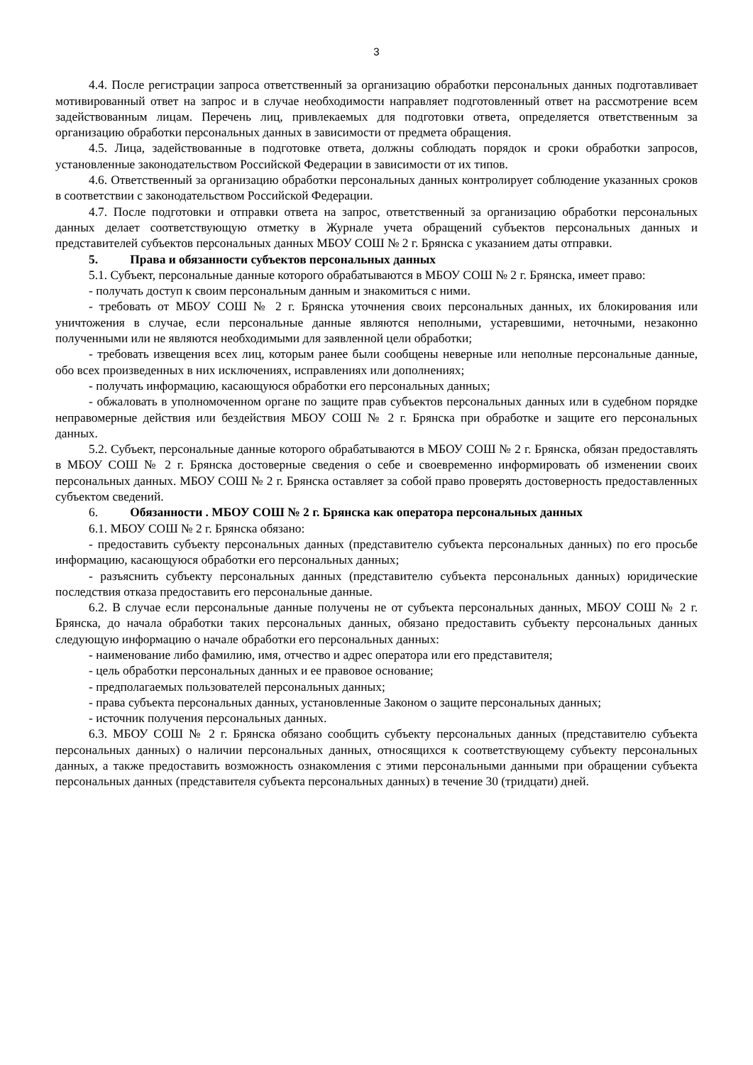3
4.4. После регистрации запроса ответственный за организацию обработки персональных данных подготавливает мотивированный ответ на запрос и в случае необходимости направляет подготовленный ответ на рассмотрение всем задействованным лицам. Перечень лиц, привлекаемых для подготовки ответа, определяется ответственным за организацию обработки персональных данных в зависимости от предмета обращения.
4.5. Лица, задействованные в подготовке ответа, должны соблюдать порядок и сроки обработки запросов, установленные законодательством Российской Федерации в зависимости от их типов.
4.6. Ответственный за организацию обработки персональных данных контролирует соблюдение указанных сроков в соответствии с законодательством Российской Федерации.
4.7. После подготовки и отправки ответа на запрос, ответственный за организацию обработки персональных данных делает соответствующую отметку в Журнале учета обращений субъектов персональных данных и представителей субъектов персональных данных МБОУ СОШ № 2 г. Брянска с указанием даты отправки.
5. Права и обязанности субъектов персональных данных
5.1. Субъект, персональные данные которого обрабатываются в МБОУ СОШ № 2 г. Брянска, имеет право:
- получать доступ к своим персональным данным и знакомиться с ними.
- требовать от МБОУ СОШ № 2 г. Брянска уточнения своих персональных данных, их блокирования или уничтожения в случае, если персональные данные являются неполными, устаревшими, неточными, незаконно полученными или не являются необходимыми для заявленной цели обработки;
- требовать извещения всех лиц, которым ранее были сообщены неверные или неполные персональные данные, обо всех произведенных в них исключениях, исправлениях или дополнениях;
- получать информацию, касающуюся обработки его персональных данных;
- обжаловать в уполномоченном органе по защите прав субъектов персональных данных или в судебном порядке неправомерные действия или бездействия МБОУ СОШ № 2 г. Брянска при обработке и защите его персональных данных.
5.2. Субъект, персональные данные которого обрабатываются в МБОУ СОШ № 2 г. Брянска, обязан предоставлять в МБОУ СОШ № 2 г. Брянска достоверные сведения о себе и своевременно информировать об изменении своих персональных данных. МБОУ СОШ № 2 г. Брянска оставляет за собой право проверять достоверность предоставленных субъектом сведений.
6. Обязанности . МБОУ СОШ № 2 г. Брянска как оператора персональных данных
6.1. МБОУ СОШ № 2 г. Брянска обязано:
- предоставить субъекту персональных данных (представителю субъекта персональных данных) по его просьбе информацию, касающуюся обработки его персональных данных;
- разъяснить субъекту персональных данных (представителю субъекта персональных данных) юридические последствия отказа предоставить его персональные данные.
6.2. В случае если персональные данные получены не от субъекта персональных данных, МБОУ СОШ № 2 г. Брянска, до начала обработки таких персональных данных, обязано предоставить субъекту персональных данных следующую информацию о начале обработки его персональных данных:
- наименование либо фамилию, имя, отчество и адрес оператора или его представителя;
- цель обработки персональных данных и ее правовое основание;
- предполагаемых пользователей персональных данных;
- права субъекта персональных данных, установленные Законом о защите персональных данных;
- источник получения персональных данных.
6.3. МБОУ СОШ № 2 г. Брянска обязано сообщить субъекту персональных данных (представителю субъекта персональных данных) о наличии персональных данных, относящихся к соответствующему субъекту персональных данных, а также предоставить возможность ознакомления с этими персональными данными при обращении субъекта персональных данных (представителя субъекта персональных данных) в течение 30 (тридцати) дней.